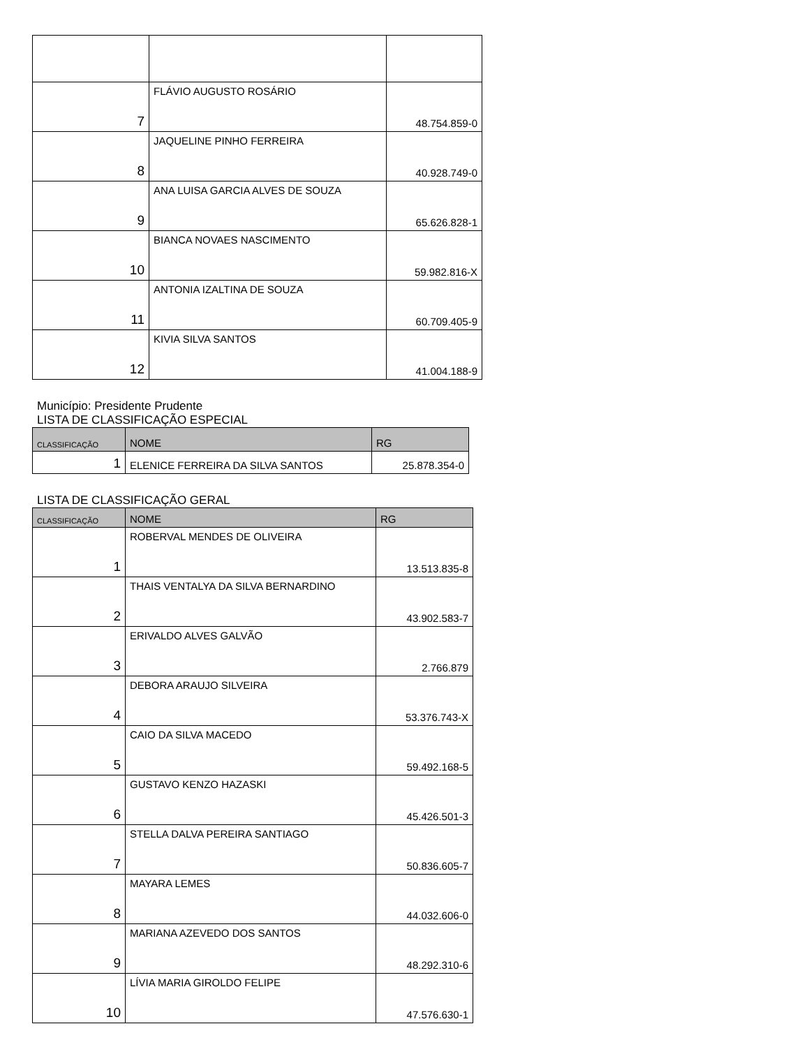| 7 | FLÁVIO AUGUSTO ROSÁRIO | 48.754.859-0 |
| 8 | JAQUELINE PINHO FERREIRA | 40.928.749-0 |
| 9 | ANA LUISA GARCIA ALVES DE SOUZA | 65.626.828-1 |
| 10 | BIANCA NOVAES NASCIMENTO | 59.982.816-X |
| 11 | ANTONIA IZALTINA DE SOUZA | 60.709.405-9 |
| 12 | KIVIA SILVA SANTOS | 41.004.188-9 |
Município: Presidente Prudente
LISTA DE CLASSIFICAÇÃO ESPECIAL
| CLASSIFICAÇÃO | NOME | RG |
| --- | --- | --- |
| 1 | ELENICE FERREIRA DA SILVA SANTOS | 25.878.354-0 |
LISTA DE CLASSIFICAÇÃO GERAL
| CLASSIFICAÇÃO | NOME | RG |
| --- | --- | --- |
| 1 | ROBERVAL MENDES DE OLIVEIRA | 13.513.835-8 |
| 2 | THAIS VENTALYA DA SILVA BERNARDINO | 43.902.583-7 |
| 3 | ERIVALDO ALVES GALVÃO | 2.766.879 |
| 4 | DEBORA ARAUJO SILVEIRA | 53.376.743-X |
| 5 | CAIO DA SILVA MACEDO | 59.492.168-5 |
| 6 | GUSTAVO KENZO HAZASKI | 45.426.501-3 |
| 7 | STELLA DALVA PEREIRA SANTIAGO | 50.836.605-7 |
| 8 | MAYARA LEMES | 44.032.606-0 |
| 9 | MARIANA AZEVEDO DOS SANTOS | 48.292.310-6 |
| 10 | LÍVIA MARIA GIROLDO FELIPE | 47.576.630-1 |